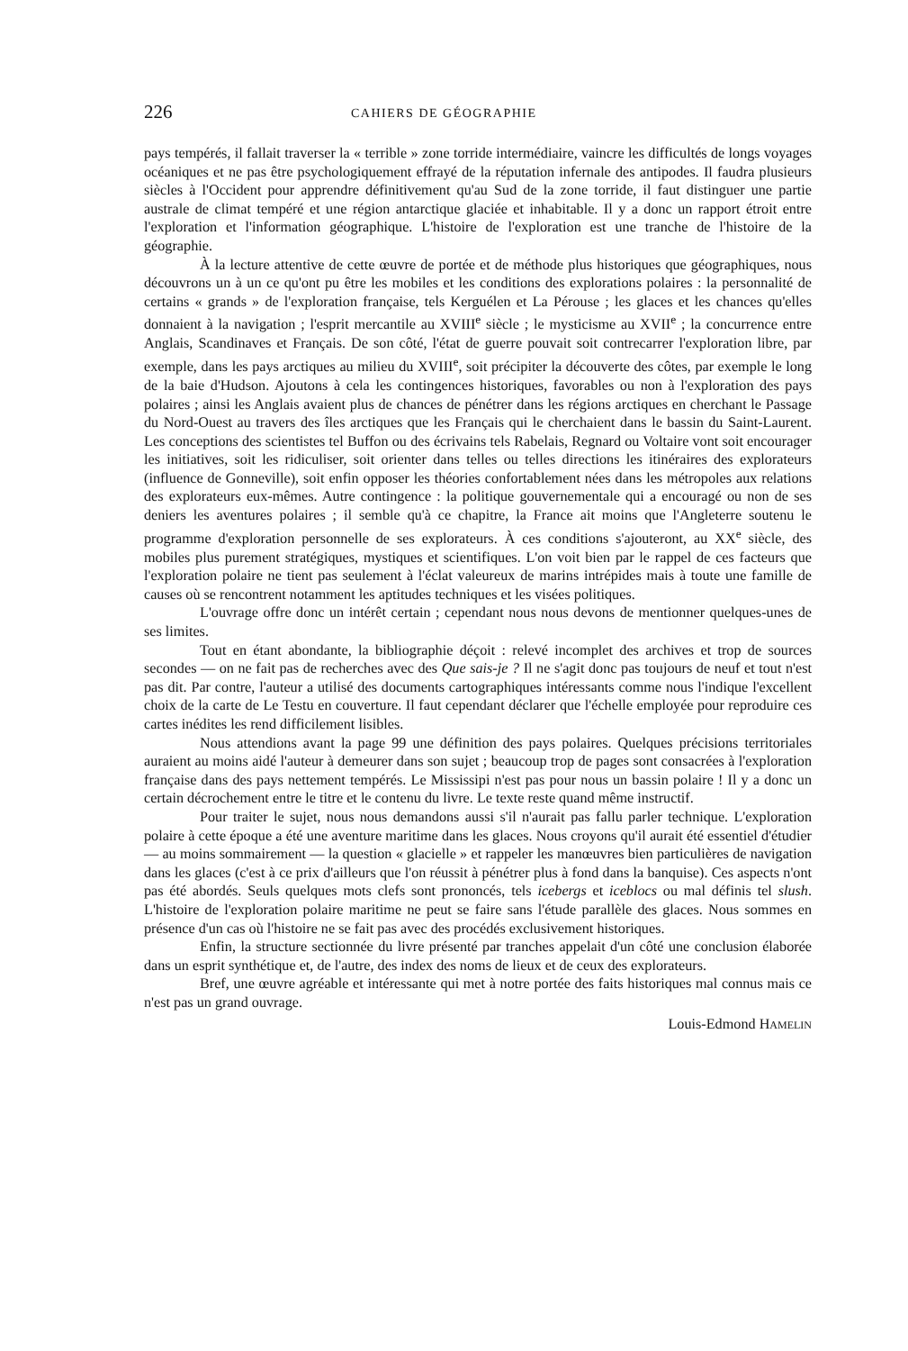226 CAHIERS DE GÉOGRAPHIE
pays tempérés, il fallait traverser la « terrible » zone torride intermédiaire, vaincre les difficultés de longs voyages océaniques et ne pas être psychologiquement effrayé de la réputation infernale des antipodes. Il faudra plusieurs siècles à l'Occident pour apprendre définitivement qu'au Sud de la zone torride, il faut distinguer une partie australe de climat tempéré et une région antarctique glaciée et inhabitable. Il y a donc un rapport étroit entre l'exploration et l'information géographique. L'histoire de l'exploration est une tranche de l'histoire de la géographie.
À la lecture attentive de cette œuvre de portée et de méthode plus historiques que géographiques, nous découvrons un à un ce qu'ont pu être les mobiles et les conditions des explorations polaires : la personnalité de certains « grands » de l'exploration française, tels Kerguélen et La Pérouse ; les glaces et les chances qu'elles donnaient à la navigation ; l'esprit mercantile au XVIII<sup>e</sup> siècle ; le mysticisme au XVII<sup>e</sup> ; la concurrence entre Anglais, Scandinaves et Français. De son côté, l'état de guerre pouvait soit contrecarrer l'exploration libre, par exemple, dans les pays arctiques au milieu du XVIII<sup>e</sup>, soit précipiter la découverte des côtes, par exemple le long de la baie d'Hudson. Ajoutons à cela les contingences historiques, favorables ou non à l'exploration des pays polaires ; ainsi les Anglais avaient plus de chances de pénétrer dans les régions arctiques en cherchant le Passage du Nord-Ouest au travers des îles arctiques que les Français qui le cherchaient dans le bassin du Saint-Laurent. Les conceptions des scientistes tel Buffon ou des écrivains tels Rabelais, Regnard ou Voltaire vont soit encourager les initiatives, soit les ridiculiser, soit orienter dans telles ou telles directions les itinéraires des explorateurs (influence de Gonneville), soit enfin opposer les théories confortablement nées dans les métropoles aux relations des explorateurs eux-mêmes. Autre contingence : la politique gouvernementale qui a encouragé ou non de ses deniers les aventures polaires ; il semble qu'à ce chapitre, la France ait moins que l'Angleterre soutenu le programme d'exploration personnelle de ses explorateurs. À ces conditions s'ajouteront, au XX<sup>e</sup> siècle, des mobiles plus purement stratégiques, mystiques et scientifiques. L'on voit bien par le rappel de ces facteurs que l'exploration polaire ne tient pas seulement à l'éclat valeureux de marins intrépides mais à toute une famille de causes où se rencontrent notamment les aptitudes techniques et les visées politiques.
L'ouvrage offre donc un intérêt certain ; cependant nous nous devons de mentionner quelques-unes de ses limites.
Tout en étant abondante, la bibliographie déçoit : relevé incomplet des archives et trop de sources secondes — on ne fait pas de recherches avec des Que sais-je ? Il ne s'agit donc pas toujours de neuf et tout n'est pas dit. Par contre, l'auteur a utilisé des documents cartographiques intéressants comme nous l'indique l'excellent choix de la carte de Le Testu en couverture. Il faut cependant déclarer que l'échelle employée pour reproduire ces cartes inédites les rend difficilement lisibles.
Nous attendions avant la page 99 une définition des pays polaires. Quelques précisions territoriales auraient au moins aidé l'auteur à demeurer dans son sujet ; beaucoup trop de pages sont consacrées à l'exploration française dans des pays nettement tempérés. Le Mississipi n'est pas pour nous un bassin polaire ! Il y a donc un certain décrochement entre le titre et le contenu du livre. Le texte reste quand même instructif.
Pour traiter le sujet, nous nous demandons aussi s'il n'aurait pas fallu parler technique. L'exploration polaire à cette époque a été une aventure maritime dans les glaces. Nous croyons qu'il aurait été essentiel d'étudier — au moins sommairement — la question « glacielle » et rappeler les manœuvres bien particulières de navigation dans les glaces (c'est à ce prix d'ailleurs que l'on réussit à pénétrer plus à fond dans la banquise). Ces aspects n'ont pas été abordés. Seuls quelques mots clefs sont prononcés, tels icebergs et iceblocs ou mal définis tel slush. L'histoire de l'exploration polaire maritime ne peut se faire sans l'étude parallèle des glaces. Nous sommes en présence d'un cas où l'histoire ne se fait pas avec des procédés exclusivement historiques.
Enfin, la structure sectionnée du livre présenté par tranches appelait d'un côté une conclusion élaborée dans un esprit synthétique et, de l'autre, des index des noms de lieux et de ceux des explorateurs.
Bref, une œuvre agréable et intéressante qui met à notre portée des faits historiques mal connus mais ce n'est pas un grand ouvrage.
Louis-Edmond HAMELIN